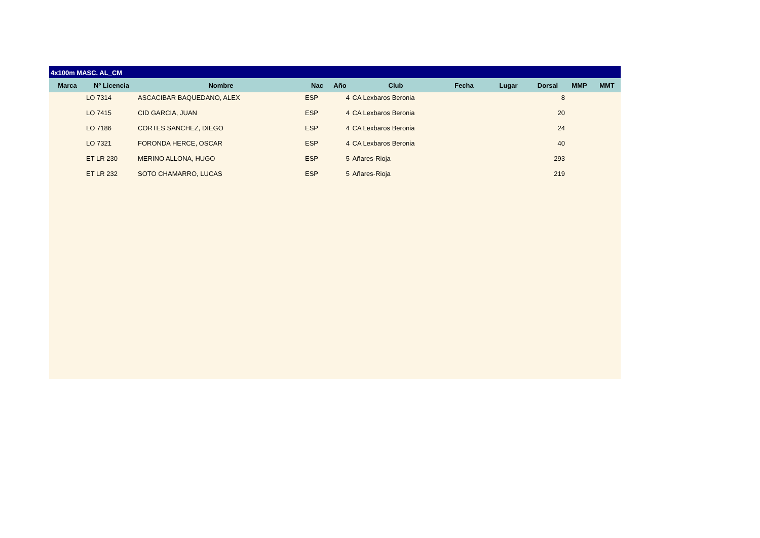4x100m MASC. AL_CM
| Marca | Nº Licencia | Nombre | Nac | Año | Club | Fecha | Lugar | Dorsal | MMP | MMT |
| --- | --- | --- | --- | --- | --- | --- | --- | --- | --- | --- |
| | LO 7314 | ASCACIBAR BAQUEDANO, ALEX | ESP | 4 | CA Lexbaros Beronia | | | 8 | | |
| | LO 7415 | CID GARCIA, JUAN | ESP | 4 | CA Lexbaros Beronia | | | 20 | | |
| | LO 7186 | CORTES SANCHEZ, DIEGO | ESP | 4 | CA Lexbaros Beronia | | | 24 | | |
| | LO 7321 | FORONDA HERCE, OSCAR | ESP | 4 | CA Lexbaros Beronia | | | 40 | | |
| | ET LR 230 | MERINO ALLONA, HUGO | ESP | 5 | Añares-Rioja | | | 293 | | |
| | ET LR 232 | SOTO CHAMARRO, LUCAS | ESP | 5 | Añares-Rioja | | | 219 | | |